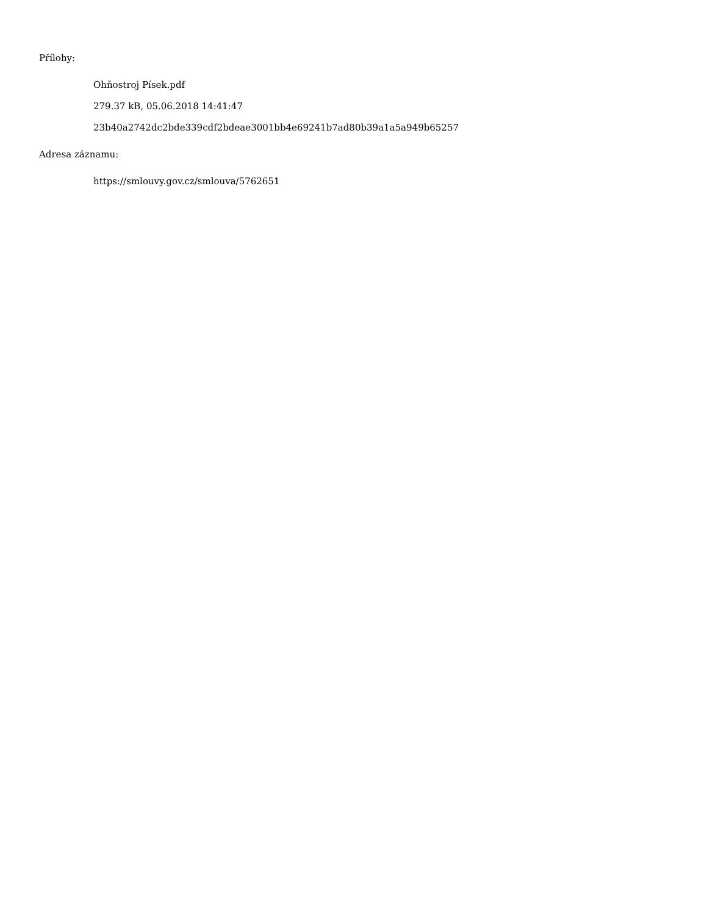Přílohy:
Ohňostroj Písek.pdf
279.37 kB, 05.06.2018 14:41:47
23b40a2742dc2bde339cdf2bdeae3001bb4e69241b7ad80b39a1a5a949b65257
Adresa záznamu:
https://smlouvy.gov.cz/smlouva/5762651